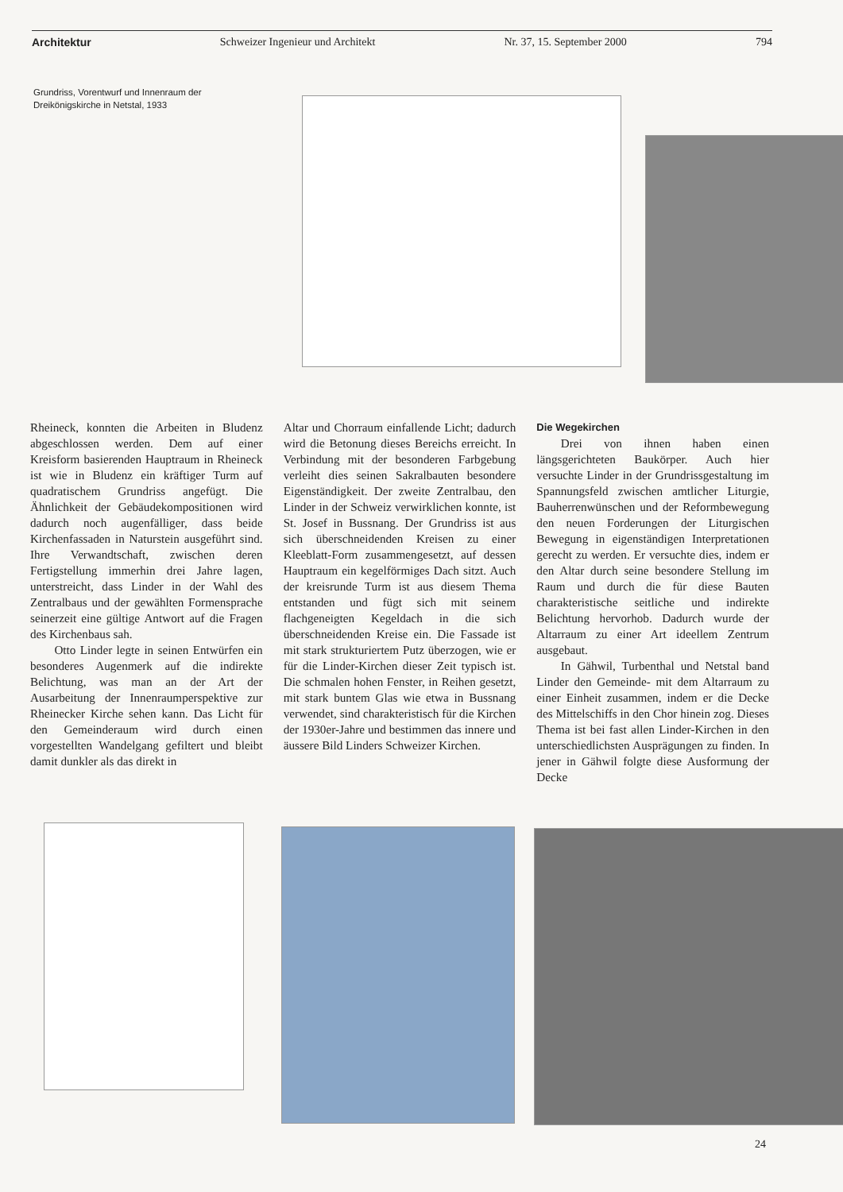Architektur Schweizer Ingenieur und Architekt Nr. 37, 15. September 2000 794
Grundriss, Vorentwurf und Innenraum der Dreikönigskirche in Netstal, 1933
Rheineck, konnten die Arbeiten in Bludenz abgeschlossen werden. Dem auf einer Kreisform basierenden Hauptraum in Rheineck ist wie in Bludenz ein kräftiger Turm auf quadratischem Grundriss angefügt. Die Ähnlichkeit der Gebäudekompositionen wird dadurch noch augenfälliger, dass beide Kirchenfassaden in Naturstein ausgeführt sind. Ihre Verwandtschaft, zwischen deren Fertigstellung immerhin drei Jahre lagen, unterstreicht, dass Linder in der Wahl des Zentralbaus und der gewählten Formensprache seinerzeit eine gültige Antwort auf die Fragen des Kirchenbaus sah.
Otto Linder legte in seinen Entwürfen ein besonderes Augenmerk auf die indirekte Belichtung, was man an der Art der Ausarbeitung der Innenraumperspektive zur Rheinecker Kirche sehen kann. Das Licht für den Gemeinderaum wird durch einen vorgestellten Wandelgang gefiltert und bleibt damit dunkler als das direkt in
Altar und Chorraum einfallende Licht; dadurch wird die Betonung dieses Bereichs erreicht. In Verbindung mit der besonderen Farbgebung verleiht dies seinen Sakralbauten besondere Eigenständigkeit. Der zweite Zentralbau, den Linder in der Schweiz verwirklichen konnte, ist St. Josef in Bussnang. Der Grundriss ist aus sich überschneidenden Kreisen zu einer Kleeblatt-Form zusammengesetzt, auf dessen Hauptraum ein kegelförmiges Dach sitzt. Auch der kreisrunde Turm ist aus diesem Thema entstanden und fügt sich mit seinem flachgeneigten Kegeldach in die sich überschneidenden Kreise ein. Die Fassade ist mit stark strukturiertem Putz überzogen, wie er für die Linder-Kirchen dieser Zeit typisch ist. Die schmalen hohen Fenster, in Reihen gesetzt, mit stark buntem Glas wie etwa in Bussnang verwendet, sind charakteristisch für die Kirchen der 1930er-Jahre und bestimmen das innere und äussere Bild Linders Schweizer Kirchen.
Die Wegekirchen
Drei von ihnen haben einen längsgerichteten Baukörper. Auch hier versuchte Linder in der Grundrissgestaltung im Spannungsfeld zwischen amtlicher Liturgie, Bauherrenwünschen und der Reformbewegung den neuen Forderungen der Liturgischen Bewegung in eigenständigen Interpretationen gerecht zu werden. Er versuchte dies, indem er den Altar durch seine besondere Stellung im Raum und durch die für diese Bauten charakteristische seitliche und indirekte Belichtung hervorhob. Dadurch wurde der Altarraum zu einer Art ideellem Zentrum ausgebaut.
In Gähwil, Turbenthal und Netstal band Linder den Gemeinde- mit dem Altarraum zu einer Einheit zusammen, indem er die Decke des Mittelschiffs in den Chor hinein zog. Dieses Thema ist bei fast allen Linder-Kirchen in den unterschiedlichsten Ausprägungen zu finden. In jener in Gähwil folgte diese Ausformung der Decke
24